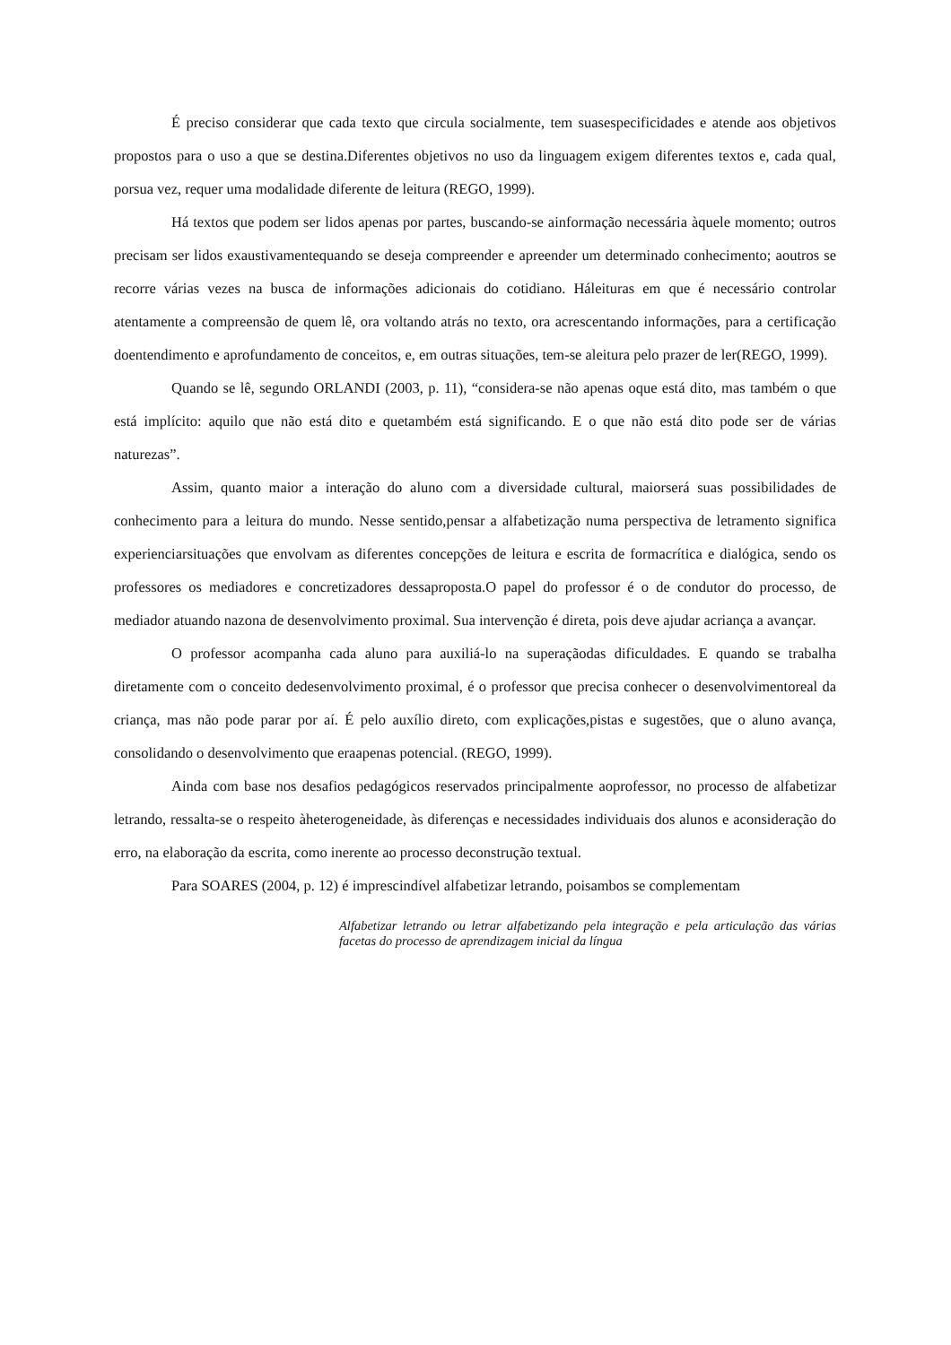É preciso considerar que cada texto que circula socialmente, tem suasespecificidades e atende aos objetivos propostos para o uso a que se destina.Diferentes objetivos no uso da linguagem exigem diferentes textos e, cada qual, porsua vez, requer uma modalidade diferente de leitura (REGO, 1999).
Há textos que podem ser lidos apenas por partes, buscando-se ainformação necessária àquele momento; outros precisam ser lidos exaustivamentequando se deseja compreender e apreender um determinado conhecimento; aoutros se recorre várias vezes na busca de informações adicionais do cotidiano. Háleituras em que é necessário controlar atentamente a compreensão de quem lê, ora voltando atrás no texto, ora acrescentando informações, para a certificação doentendimento e aprofundamento de conceitos, e, em outras situações, tem-se aleitura pelo prazer de ler(REGO, 1999).
Quando se lê, segundo ORLANDI (2003, p. 11), “considera-se não apenas oque está dito, mas também o que está implícito: aquilo que não está dito e quetambém está significando. E o que não está dito pode ser de várias naturezas”.
Assim, quanto maior a interação do aluno com a diversidade cultural, maiorserá suas possibilidades de conhecimento para a leitura do mundo. Nesse sentido,pensar a alfabetização numa perspectiva de letramento significa experienciarsituações que envolvam as diferentes concepções de leitura e escrita de formacrítica e dialógica, sendo os professores os mediadores e concretizadores dessaproposta.O papel do professor é o de condutor do processo, de mediador atuando nazona de desenvolvimento proximal. Sua intervenção é direta, pois deve ajudar acriança a avançar.
O professor acompanha cada aluno para auxiliá-lo na superaçãodas dificuldades. E quando se trabalha diretamente com o conceito dedesenvolvimento proximal, é o professor que precisa conhecer o desenvolvimentoreal da criança, mas não pode parar por aí. É pelo auxílio direto, com explicações,pistas e sugestões, que o aluno avança, consolidando o desenvolvimento que eraapenas potencial. (REGO, 1999).
Ainda com base nos desafios pedagógicos reservados principalmente aoprofessor, no processo de alfabetizar letrando, ressalta-se o respeito àheterogeneidade, às diferenças e necessidades individuais dos alunos e aconsideração do erro, na elaboração da escrita, como inerente ao processo deconstrução textual.
Para SOARES (2004, p. 12) é imprescindível alfabetizar letrando, poisambos se complementam
Alfabetizar letrando ou letrar alfabetizando pela integração e pela articulação das várias facetas do processo de aprendizagem inicial da língua